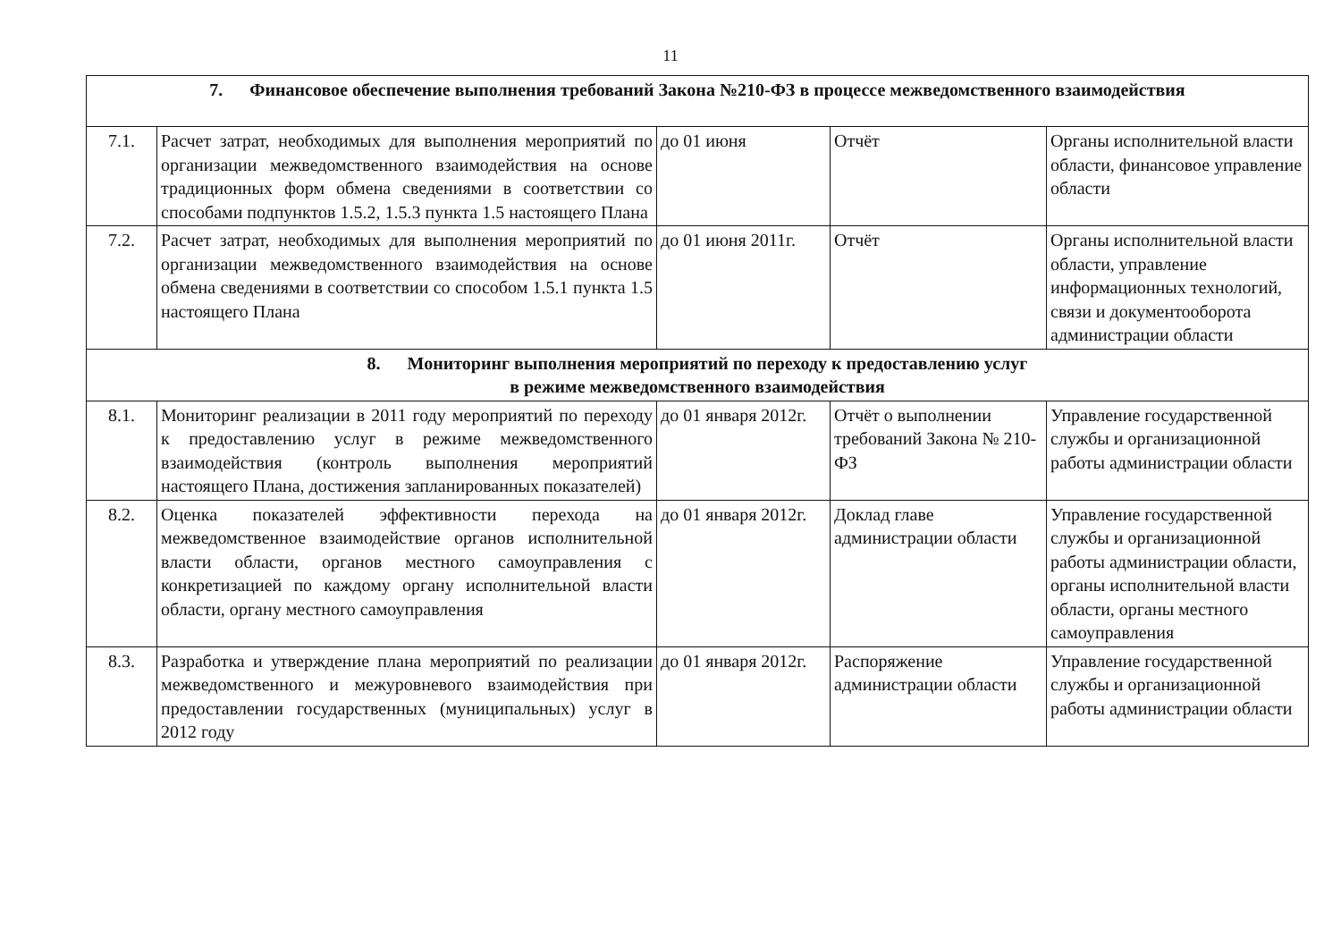11
| 7. Финансовое обеспечение выполнения требований Закона №210-ФЗ в процессе межведомственного взаимодействия | | | | |
| 7.1. | Расчет затрат, необходимых для выполнения мероприятий по организации межведомственного взаимодействия на основе традиционных форм обмена сведениями в соответствии со способами подпунктов 1.5.2, 1.5.3 пункта 1.5 настоящего Плана | до 01 июня | Отчёт | Органы исполнительной власти области, финансовое управление области |
| 7.2. | Расчет затрат, необходимых для выполнения мероприятий по организации межведомственного взаимодействия на основе обмена сведениями в соответствии со способом 1.5.1 пункта 1.5 настоящего Плана | до 01 июня 2011г. | Отчёт | Органы исполнительной власти области, управление информационных технологий, связи и документооборота администрации области |
| 8. Мониторинг выполнения мероприятий по переходу к предоставлению услуг в режиме межведомственного взаимодействия | | | | |
| 8.1. | Мониторинг реализации в 2011 году мероприятий по переходу к предоставлению услуг в режиме межведомственного взаимодействия (контроль выполнения мероприятий настоящего Плана, достижения запланированных показателей) | до 01 января 2012г. | Отчёт о выполнении требований Закона № 210-ФЗ | Управление государственной службы и организационной работы администрации области |
| 8.2. | Оценка показателей эффективности перехода на межведомственное взаимодействие органов исполнительной власти области, органов местного самоуправления с конкретизацией по каждому органу исполнительной власти области, органу местного самоуправления | до 01 января 2012г. | Доклад главе администрации области | Управление государственной службы и организационной работы администрации области, органы исполнительной власти области, органы местного самоуправления |
| 8.3. | Разработка и утверждение плана мероприятий по реализации межведомственного и межуровневого взаимодействия при предоставлении государственных (муниципальных) услуг в 2012 году | до 01 января 2012г. | Распоряжение администрации области | Управление государственной службы и организационной работы администрации области |